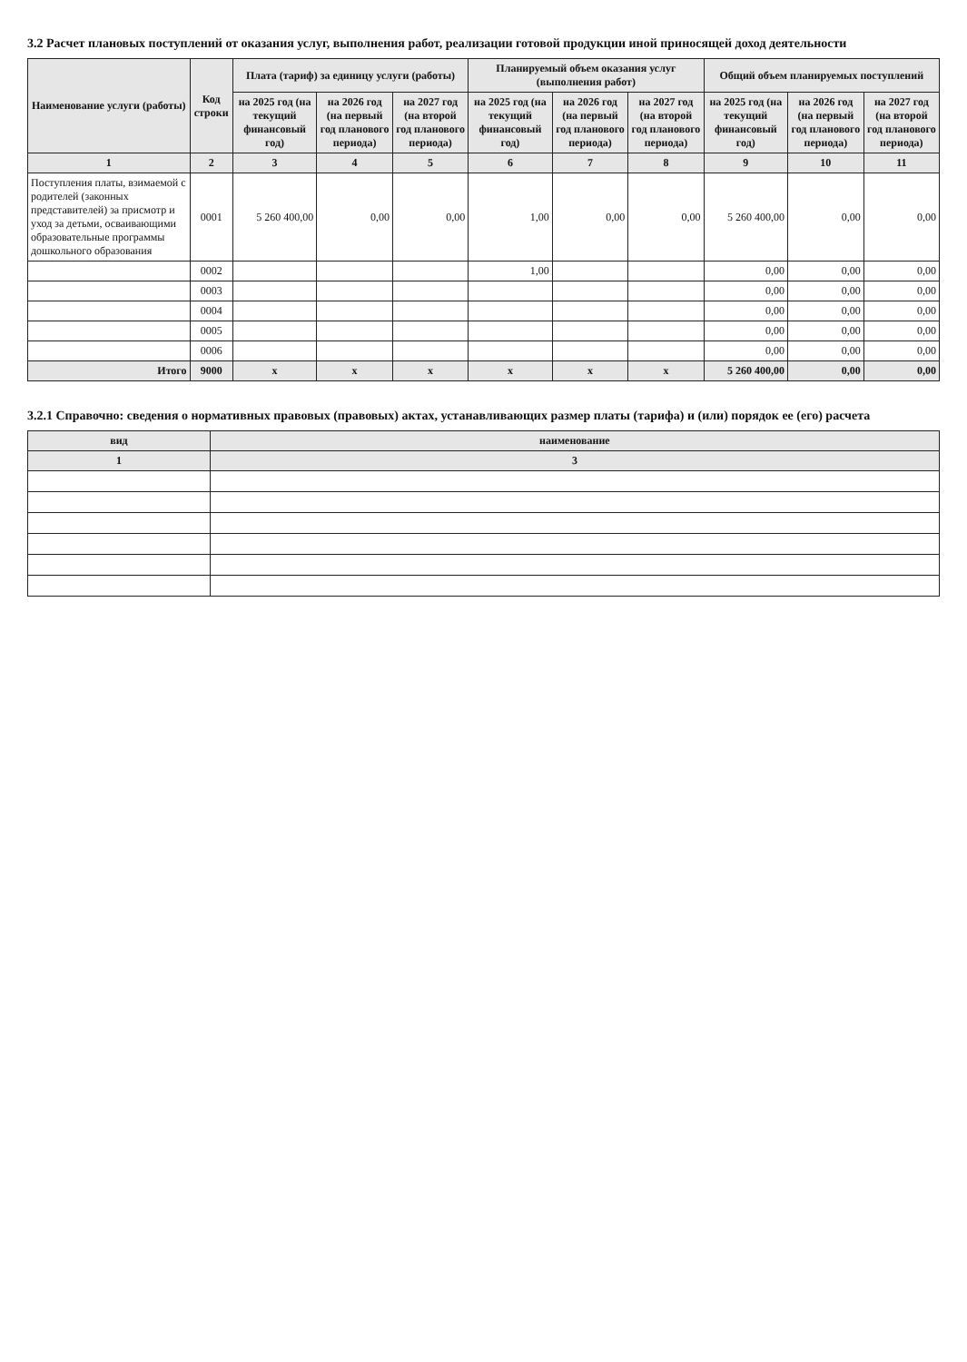3.2 Расчет плановых поступлений от оказания услуг, выполнения работ, реализации готовой продукции иной приносящей доход деятельности
| Наименование услуги (работы) | Код строки | Плата (тариф) за единицу услуги (работы) | | | Планируемый объем оказания услуг (выполнения работ) | | | Общий объем планируемых поступлений | | |
| --- | --- | --- | --- | --- | --- | --- | --- | --- | --- | --- |
| | | на 2025 год (на текущий финансовый год) | на 2026 год (на первый год планового периода) | на 2027 год (на второй год планового периода) | на 2025 год (на текущий финансовый год) | на 2026 год (на первый год планового периода) | на 2027 год (на второй год планового периода) | на 2025 год (на текущий финансовый год) | на 2026 год (на первый год планового периода) | на 2027 год (на второй год планового периода) |
| 1 | 2 | 3 | 4 | 5 | 6 | 7 | 8 | 9 | 10 | 11 |
| Поступления платы, взимаемой с родителей (законных представителей) за присмотр и уход за детьми, осваивающими образовательные программы дошкольного образования | 0001 | 5 260 400,00 | 0,00 | 0,00 | 1,00 | 0,00 | 0,00 | 5 260 400,00 | 0,00 | 0,00 |
| | 0002 | | | | 1,00 | | | 0,00 | 0,00 | 0,00 |
| | 0003 | | | | | | | 0,00 | 0,00 | 0,00 |
| | 0004 | | | | | | | 0,00 | 0,00 | 0,00 |
| | 0005 | | | | | | | 0,00 | 0,00 | 0,00 |
| | 0006 | | | | | | | 0,00 | 0,00 | 0,00 |
| Итого | 9000 | x | x | x | x | x | x | 5 260 400,00 | 0,00 | 0,00 |
3.2.1 Справочно: сведения о нормативных правовых (правовых) актах, устанавливающих размер платы (тарифа) и (или) порядок ее (его) расчета
| вид | наименование |
| --- | --- |
| 1 | 3 |